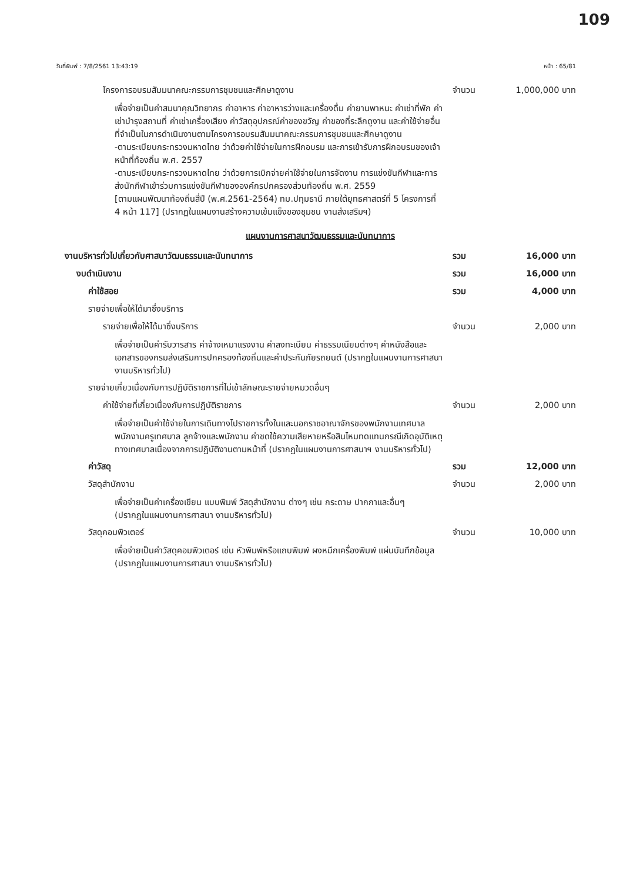109
วันที่พิมพ์ : 7/8/2561 13:43:19 หน้า : 65/81
โครงการอบรมสัมมนาคณะกรรมการชุมชนและศึกษาดูงาน จำนวน 1,000,000 บาท
เพื่อจ่ายเป็นค่าสมนาคุณวิทยากร ค่าอาหาร ค่าอาหารว่างและเครื่องดื่ม ค่ายานพาหนะ ค่าเช่าที่พัก ค่าเช่าบำรุงสถานที่ ค่าเช่าเครื่องเสียง ค่าวัสดุอุปกรณ์ค่าของขวัญ ค่าของที่ระลึกดูงาน และค่าใช้จ่ายอื่นที่จำเป็นในการดำเนินงานตามโครงการอบรมสัมมนาคณะกรรมการชุมชนและศึกษาดูงาน
-ตามระเบียบกระทรวงมหาดไทย ว่าด้วยค่าใช้จ่ายในการฝึกอบรม และการเข้ารับการฝึกอบรมของเจ้าหน้าที่ท้องถิ่น พ.ศ. 2557
-ตามระเบียบกระทรวงมหาดไทย ว่าด้วยการเบิกจ่ายค่าใช้จ่ายในการจัดงาน การแข่งขันกีฬาและการส่งนักกีฬาเข้าร่วมการแข่งขันกีฬาขององค์กรปกครองส่วนท้องถิ่น พ.ศ. 2559
[ตามแผนพัฒนาท้องถิ่นสี่ปี (พ.ศ.2561-2564) ทม.ปทุมธานี ภายใต้ยุทธศาสตร์ที่ 5 โครงการที่ 4 หน้า 117] (ปรากฏในแผนงานสร้างความเข้มแข็งของชุมชน งานส่งเสริมฯ)
แผนงานการศาสนาวัฒนธรรมและนันทนาการ
งานบริหารทั่วไปเกี่ยวกับศาสนาวัฒนธรรมและนันทนาการ รวม 16,000 บาท
งบดำเนินงาน รวม 16,000 บาท
ค่าใช้สอย รวม 4,000 บาท
รายจ่ายเพื่อให้ได้มาซึ่งบริการ
รายจ่ายเพื่อให้ได้มาซึ่งบริการ จำนวน 2,000 บาท
เพื่อจ่ายเป็นค่ารับวารสาร ค่าจ้างเหมาแรงงาน ค่าลงทะเบียน ค่าธรรมเนียมต่างๆ ค่าหนังสือและเอกสารของกรมส่งเสริมการปกครองท้องถิ่นและค่าประกันภัยรถยนต์ (ปรากฏในแผนงานการศาสนา งานบริหารทั่วไป)
รายจ่ายเกี่ยวเนื่องกับการปฏิบัติราชการที่ไม่เข้าลักษณะรายจ่ายหมวดอื่นๆ
ค่าใช้จ่ายที่เกี่ยวเนื่องกับการปฏิบัติราชการ จำนวน 2,000 บาท
เพื่อจ่ายเป็นค่าใช้จ่ายในการเดินทางไปราชการทั้งในและนอกราชอาณาจักรของพนักงานเทศบาล พนักงานครูเทศบาล ลูกจ้างและพนักงาน ค่าชดใช้ความเสียหายหรือสินไหมทดแทนกรณีเกิดอุบัติเหตุทางเทศบาลเนื่องจากการปฏิบัติงานตามหน้าที่ (ปรากฏในแผนงานการศาสนาฯ งานบริหารทั่วไป)
ค่าวัสดุ รวม 12,000 บาท
วัสดุสำนักงาน จำนวน 2,000 บาท
เพื่อจ่ายเป็นค่าเครื่องเขียน แบบพิมพ์ วัสดุสำนักงาน ต่างๆ เช่น กระดาษ ปากกาและอื่นๆ (ปรากฏในแผนงานการศาสนา งานบริหารทั่วไป)
วัสดุคอมพิวเตอร์ จำนวน 10,000 บาท
เพื่อจ่ายเป็นค่าวัสดุคอมพิวเตอร์ เช่น หัวพิมพ์หรือแถบพิมพ์ ผงหมึกเครื่องพิมพ์ แผ่นบันทึกข้อมูล (ปรากฏในแผนงานการศาสนา งานบริหารทั่วไป)